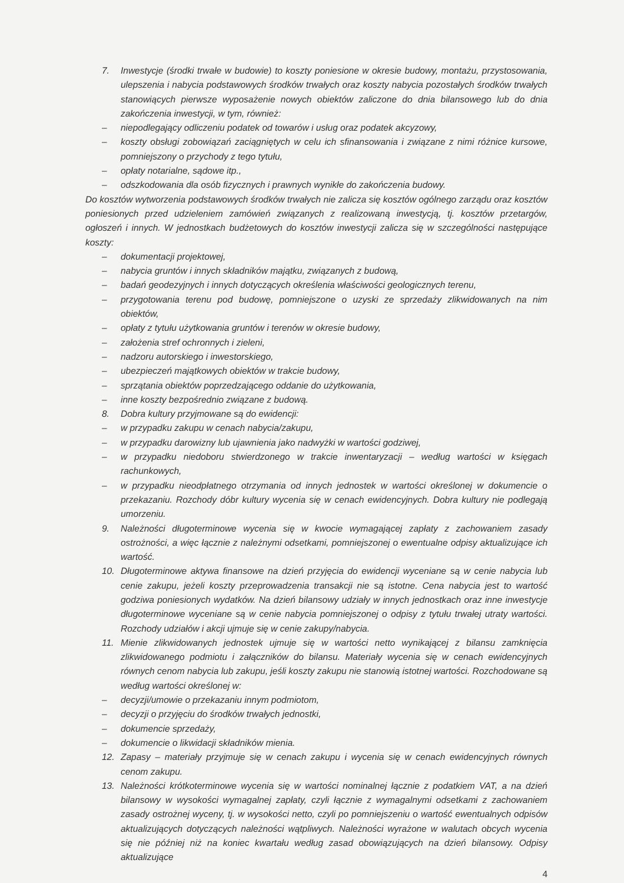7. Inwestycje (środki trwałe w budowie) to koszty poniesione w okresie budowy, montażu, przystosowania, ulepszenia i nabycia podstawowych środków trwałych oraz koszty nabycia pozostałych środków trwałych stanowiących pierwsze wyposażenie nowych obiektów zaliczone do dnia bilansowego lub do dnia zakończenia inwestycji, w tym, również:
– niepodlegający odliczeniu podatek od towarów i usług oraz podatek akcyzowy,
– koszty obsługi zobowiązań zaciągniętych w celu ich sfinansowania i związane z nimi różnice kursowe, pomniejszony o przychody z tego tytułu,
– opłaty notarialne, sądowe itp.,
– odszkodowania dla osób fizycznych i prawnych wynikłe do zakończenia budowy.
Do kosztów wytworzenia podstawowych środków trwałych nie zalicza się kosztów ogólnego zarządu oraz kosztów poniesionych przed udzieleniem zamówień związanych z realizowaną inwestycją, tj. kosztów przetargów, ogłoszeń i innych. W jednostkach budżetowych do kosztów inwestycji zalicza się w szczególności następujące koszty:
– dokumentacji projektowej,
– nabycia gruntów i innych składników majątku, związanych z budową,
– badań geodezyjnych i innych dotyczących określenia właściwości geologicznych terenu,
– przygotowania terenu pod budowę, pomniejszone o uzyski ze sprzedaży zlikwidowanych na nim obiektów,
– opłaty z tytułu użytkowania gruntów i terenów w okresie budowy,
– założenia stref ochronnych i zieleni,
– nadzoru autorskiego i inwestorskiego,
– ubezpieczeń majątkowych obiektów w trakcie budowy,
– sprzątania obiektów poprzedzającego oddanie do użytkowania,
– inne koszty bezpośrednio związane z budową.
8. Dobra kultury przyjmowane są do ewidencji:
– w przypadku zakupu w cenach nabycia/zakupu,
– w przypadku darowizny lub ujawnienia jako nadwyżki w wartości godziwej,
– w przypadku niedoboru stwierdzonego w trakcie inwentaryzacji – według wartości w księgach rachunkowych,
– w przypadku nieodpłatnego otrzymania od innych jednostek w wartości określonej w dokumencie o przekazaniu. Rozchody dóbr kultury wycenia się w cenach ewidencyjnych. Dobra kultury nie podlegają umorzeniu.
9. Należności długoterminowe wycenia się w kwocie wymagającej zapłaty z zachowaniem zasady ostrożności, a więc łącznie z należnymi odsetkami, pomniejszonej o ewentualne odpisy aktualizujące ich wartość.
10. Długoterminowe aktywa finansowe na dzień przyjęcia do ewidencji wyceniane są w cenie nabycia lub cenie zakupu, jeżeli koszty przeprowadzenia transakcji nie są istotne. Cena nabycia jest to wartość godziwa poniesionych wydatków. Na dzień bilansowy udziały w innych jednostkach oraz inne inwestycje długoterminowe wyceniane są w cenie nabycia pomniejszonej o odpisy z tytułu trwałej utraty wartości. Rozchody udziałów i akcji ujmuje się w cenie zakupy/nabycia.
11. Mienie zlikwidowanych jednostek ujmuje się w wartości netto wynikającej z bilansu zamknięcia zlikwidowanego podmiotu i załączników do bilansu. Materiały wycenia się w cenach ewidencyjnych równych cenom nabycia lub zakupu, jeśli koszty zakupu nie stanowią istotnej wartości. Rozchodowane są według wartości określonej w:
– decyzji/umowie o przekazaniu innym podmiotom,
– decyzji o przyjęciu do środków trwałych jednostki,
– dokumencie sprzedaży,
– dokumencie o likwidacji składników mienia.
12. Zapasy – materiały przyjmuje się w cenach zakupu i wycenia się w cenach ewidencyjnych równych cenom zakupu.
13. Należności krótkoterminowe wycenia się w wartości nominalnej łącznie z podatkiem VAT, a na dzień bilansowy w wysokości wymagalnej zapłaty, czyli łącznie z wymagalnymi odsetkami z zachowaniem zasady ostrożnej wyceny, tj. w wysokości netto, czyli po pomniejszeniu o wartość ewentualnych odpisów aktualizujących dotyczących należności wątpliwych. Należności wyrażone w walutach obcych wycenia się nie później niż na koniec kwartału według zasad obowiązujących na dzień bilansowy. Odpisy aktualizujące
4